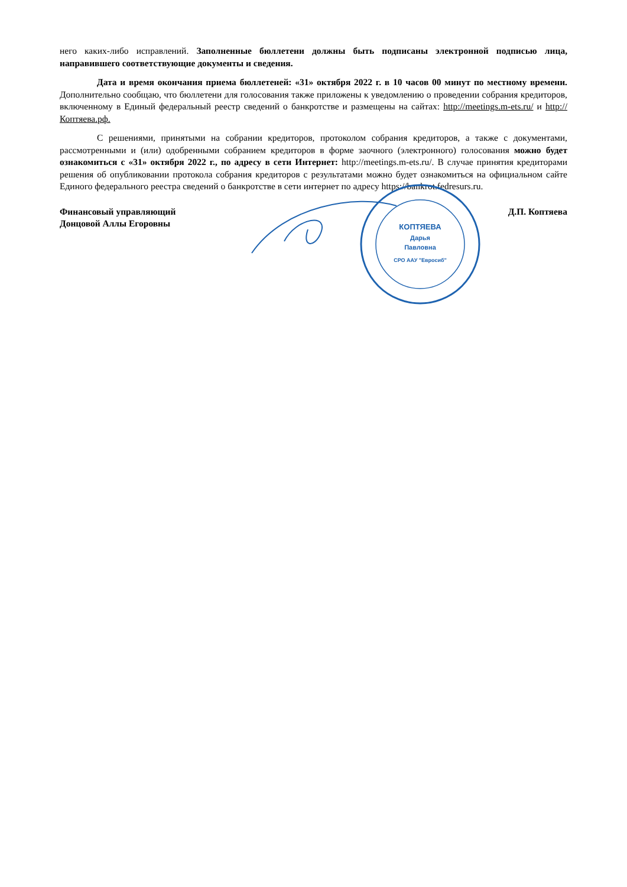него каких-либо исправлений. Заполненные бюллетени должны быть подписаны электронной подписью лица, направившего соответствующие документы и сведения.
Дата и время окончания приема бюллетеней: «31» октября 2022 г. в 10 часов 00 минут по местному времени. Дополнительно сообщаю, что бюллетени для голосования также приложены к уведомлению о проведении собрания кредиторов, включенному в Единый федеральный реестр сведений о банкротстве и размещены на сайтах: http://meetings.m-ets.ru/ и http://Коптяева.рф.
С решениями, принятыми на собрании кредиторов, протоколом собрания кредиторов, а также с документами, рассмотренными и (или) одобренными собранием кредиторов в форме заочного (электронного) голосования можно будет ознакомиться с «31» октября 2022 г., по адресу в сети Интернет: http://meetings.m-ets.ru/. В случае принятия кредиторами решения об опубликовании протокола собрания кредиторов с результатами можно будет ознакомиться на официальном сайте Единого федерального реестра сведений о банкротстве в сети интернет по адресу https://bankrot.fedresurs.ru.
Финансовый управляющий
Донцовой Аллы Егоровны
КОПТЯЕВА
Дарья
Павловна
СРО ААУ "Евросиб"
Д.П. Коптяева